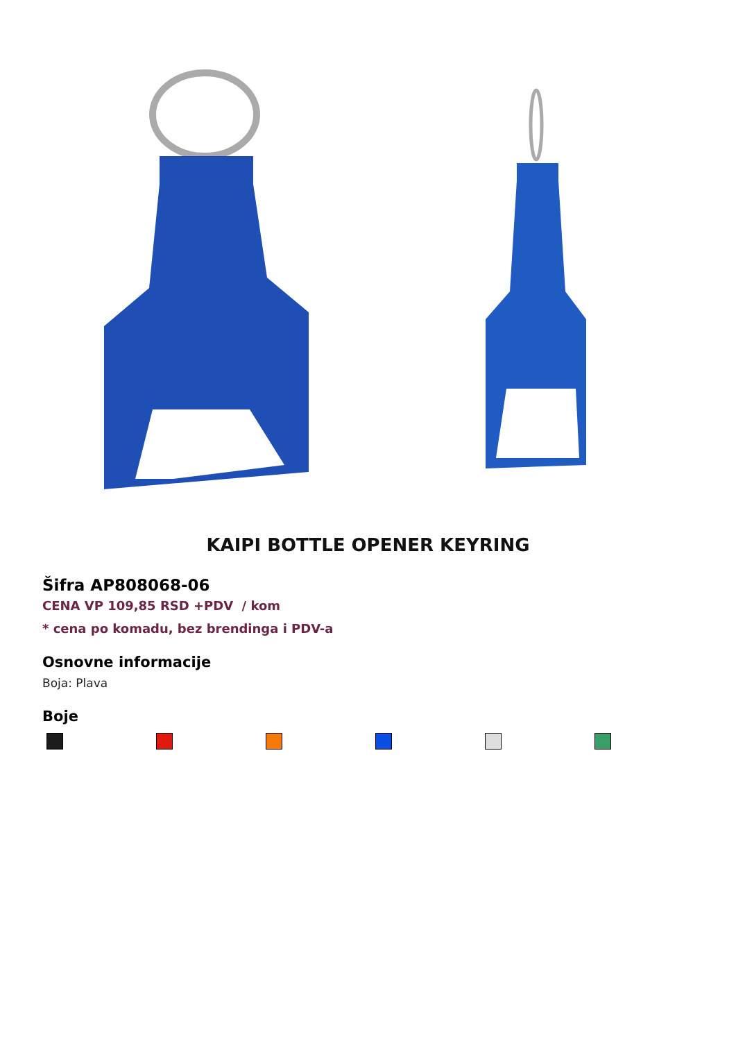KAIPI BOTTLE OPENER KEYRING
Šifra AP808068-06
CENA VP 109,85 RSD +PDV / kom
* cena po komadu, bez brendinga i PDV-a
Osnovne informacije
Boja: Plava
Boje